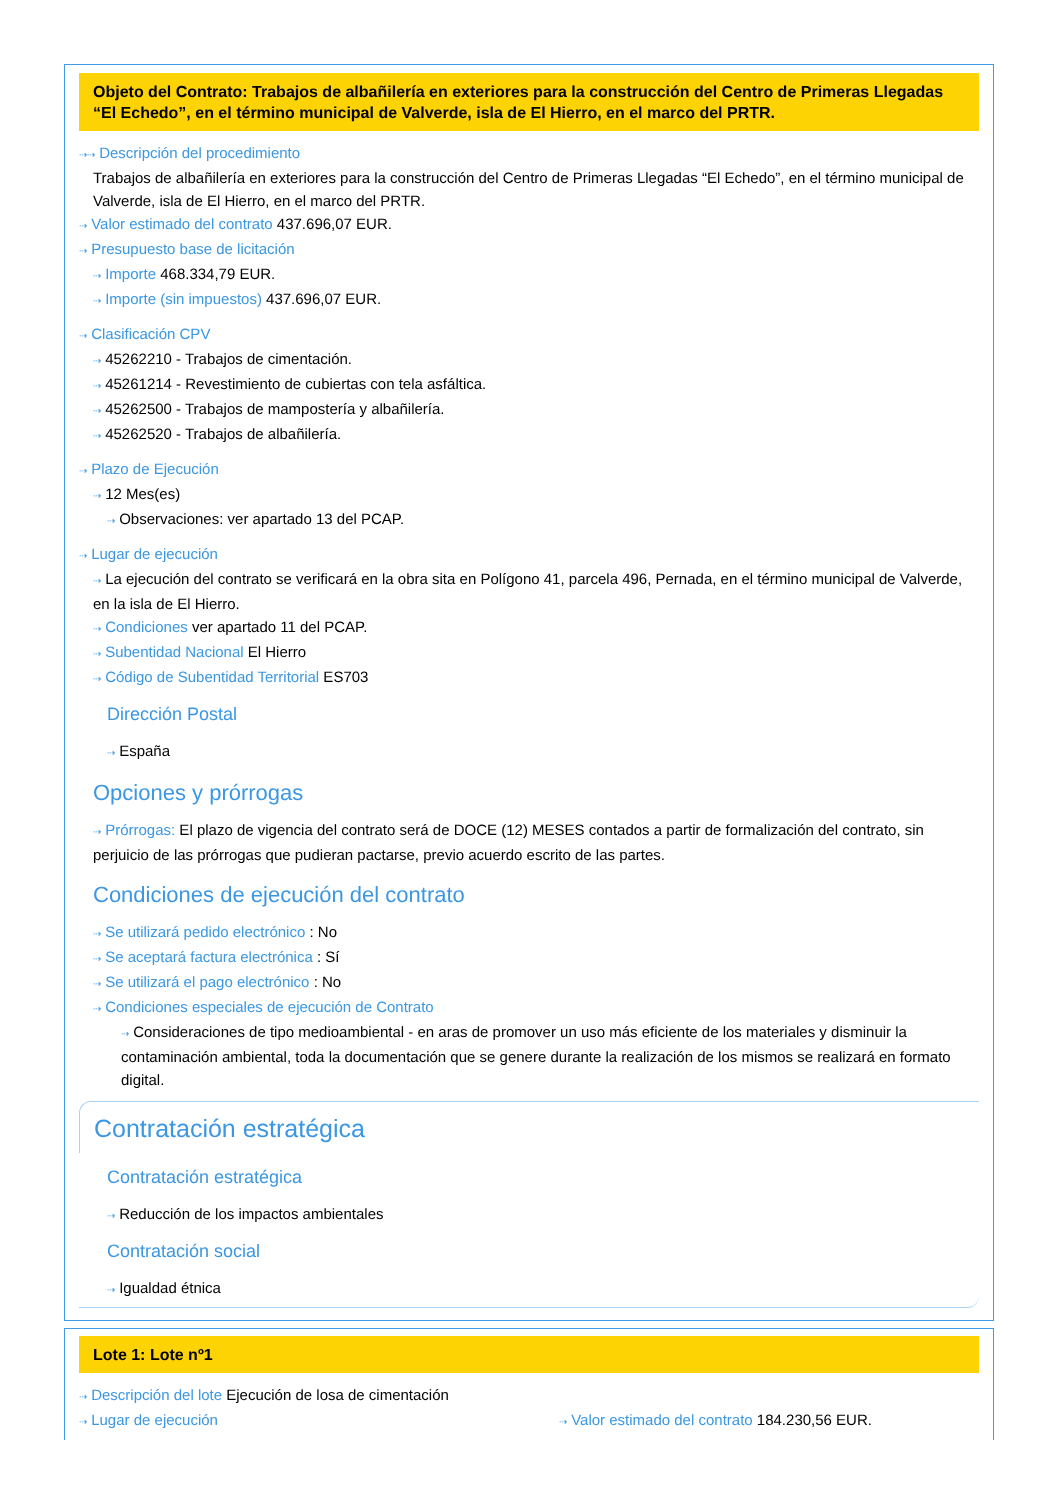Objeto del Contrato: Trabajos de albañilería en exteriores para la construcción del Centro de Primeras Llegadas “El Echedo”, en el término municipal de Valverde, isla de El Hierro, en el marco del PRTR.
⇢⇢ Descripción del procedimiento
Trabajos de albañilería en exteriores para la construcción del Centro de Primeras Llegadas “El Echedo”, en el término municipal de Valverde, isla de El Hierro, en el marco del PRTR.
⇢ Valor estimado del contrato 437.696,07 EUR.
⇢ Presupuesto base de licitación
⇢ Importe 468.334,79 EUR.
⇢ Importe (sin impuestos) 437.696,07 EUR.
⇢ Clasificación CPV
⇢ 45262210 - Trabajos de cimentación.
⇢ 45261214 - Revestimiento de cubiertas con tela asfáltica.
⇢ 45262500 - Trabajos de mampostería y albañilería.
⇢ 45262520 - Trabajos de albañilería.
⇢ Plazo de Ejecución
⇢ 12 Mes(es)
⇢ Observaciones: ver apartado 13 del PCAP.
⇢ Lugar de ejecución
⇢ La ejecución del contrato se verificará en la obra sita en Polígono 41, parcela 496, Pernada, en el término municipal de Valverde, en la isla de El Hierro.
⇢ Condiciones ver apartado 11 del PCAP.
⇢ Subentidad Nacional El Hierro
⇢ Código de Subentidad Territorial ES703
Dirección Postal
⇢ España
Opciones y prórrogas
⇢ Prórrogas: El plazo de vigencia del contrato será de DOCE (12) MESES contados a partir de formalización del contrato, sin perjuicio de las prórrogas que pudieran pactarse, previo acuerdo escrito de las partes.
Condiciones de ejecución del contrato
⇢ Se utilizará pedido electrónico : No
⇢ Se aceptará factura electrónica : Sí
⇢ Se utilizará el pago electrónico : No
⇢ Condiciones especiales de ejecución de Contrato
⇢ Consideraciones de tipo medioambiental - en aras de promover un uso más eficiente de los materiales y disminuir la contaminación ambiental, toda la documentación que se genere durante la realización de los mismos se realizará en formato digital.
Contratación estratégica
Contratación estratégica
⇢ Reducción de los impactos ambientales
Contratación social
⇢ Igualdad étnica
Lote 1: Lote nº1
⇢ Descripción del lote Ejecución de losa de cimentación
⇢ Lugar de ejecución
⇢ Valor estimado del contrato 184.230,56 EUR.